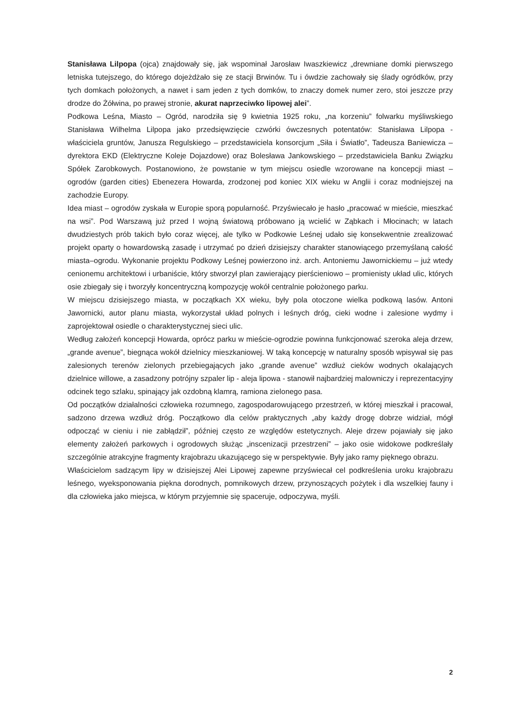Stanisława Lilpopa (ojca) znajdowały się, jak wspominał Jarosław Iwaszkiewicz „drewniane domki pierwszego letniska tutejszego, do którego dojeżdżało się ze stacji Brwinów. Tu i ówdzie zachowały się ślady ogródków, przy tych domkach położonych, a nawet i sam jeden z tych domków, to znaczy domek numer zero, stoi jeszcze przy drodze do Żółwina, po prawej stronie, akurat naprzeciwko lipowej alei”.
Podkowa Leśna, Miasto – Ogród, narodziła się 9 kwietnia 1925 roku, „na korzeniu” folwarku myśliwskiego Stanisława Wilhelma Lilpopa jako przedsięwzięcie czwórki ówczesnych potentatów: Stanisława Lilpopa - właściciela gruntów, Janusza Regulskiego – przedstawiciela konsorcjum „Siła i Światło”, Tadeusza Baniewicza – dyrektora EKD (Elektryczne Koleje Dojazdowe) oraz Bolesława Jankowskiego – przedstawiciela Banku Związku Spółek Zarobkowych. Postanowiono, że powstanie w tym miejscu osiedle wzorowane na koncepcji miast – ogrodów (garden cities) Ebenezera Howarda, zrodzonej pod koniec XIX wieku w Anglii i coraz modniejszej na zachodzie Europy.
Idea miast – ogrodów zyskała w Europie sporą popularność. Przyświecało je hasło „pracować w mieście, mieszkać na wsi”. Pod Warszawą już przed I wojną światową próbowano ją wcielić w Ząbkach i Młocinach; w latach dwudziestych prób takich było coraz więcej, ale tylko w Podkowie Leśnej udało się konsekwentnie zrealizować projekt oparty o howardowską zasadę i utrzymać po dzień dzisiejszy charakter stanowiącego przemyślaną całość miasta–ogrodu. Wykonanie projektu Podkowy Leśnej powierzono inż. arch. Antoniemu Jawornickiemu – już wtedy cenionemu architektowi i urbaniście, który stworzył plan zawierający pierścieniowo – promienisty układ ulic, których osie zbiegały się i tworzyły koncentryczną kompozycję wokół centralnie położonego parku.
W miejscu dzisiejszego miasta, w początkach XX wieku, były pola otoczone wielka podkową lasów. Antoni Jawornicki, autor planu miasta, wykorzystał układ polnych i leśnych dróg, cieki wodne i zalesione wydmy i zaprojektował osiedle o charakterystycznej sieci ulic.
Według założeń koncepcji Howarda, oprócz parku w mieście-ogrodzie powinna funkcjonować szeroka aleja drzew, „grande avenue”, biegnąca wokół dzielnicy mieszkaniowej. W taką koncepcję w naturalny sposób wpisywał się pas zalesionych terenów zielonych przebiegających jako „grande avenue” wzdłuż cieków wodnych okalających dzielnice willowe, a zasadzony potrójny szpaler lip - aleja lipowa - stanowił najbardziej malowniczy i reprezentacyjny odcinek tego szlaku, spinający jak ozdobną klamrą, ramiona zielonego pasa.
Od początków działalności człowieka rozumnego, zagospodarowującego przestrzeń, w której mieszkał i pracował, sadzono drzewa wzdłuż dróg. Początkowo dla celów praktycznych „aby każdy drogę dobrze widział, mógł odpocząć w cieniu i nie zabłądził”, później często ze względów estetycznych. Aleje drzew pojawiały się jako elementy założeń parkowych i ogrodowych służąc „inscenizacji przestrzeni” – jako osie widokowe podkreślały szczególnie atrakcyjne fragmenty krajobrazu ukazującego się w perspektywie. Były jako ramy pięknego obrazu.
Właścicielom sadzącym lipy w dzisiejszej Alei Lipowej zapewne przyświecał cel podkreślenia uroku krajobrazu leśnego, wyeksponowania piękna dorodnych, pomnikowych drzew, przynoszących pożytek i dla wszelkiej fauny i dla człowieka jako miejsca, w którym przyjemnie się spaceruje, odpoczywa, myśli.
2